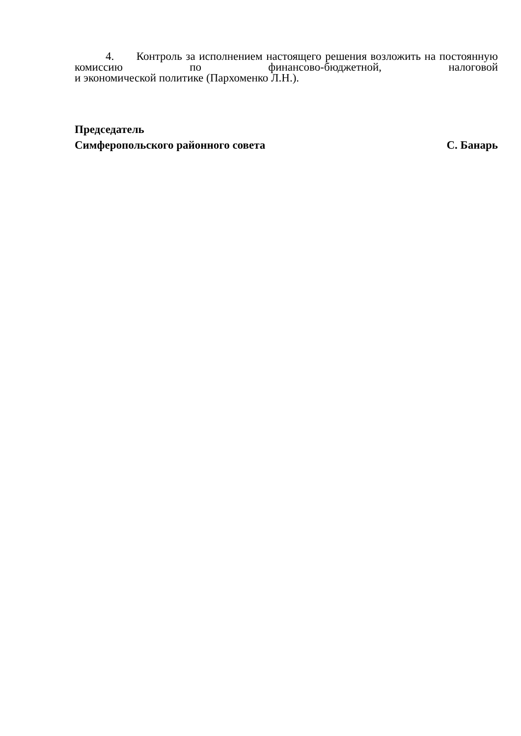4. Контроль за исполнением настоящего решения возложить на постоянную комиссию по финансово-бюджетной, налоговой
и экономической политике (Пархоменко Л.Н.).
Председатель
Симферопольского районного совета С. Банарь